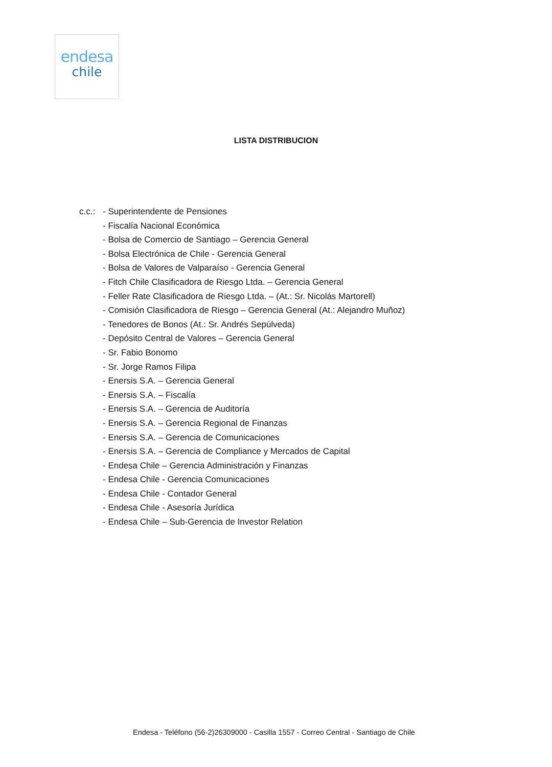endesa
chile
LISTA DISTRIBUCION
c.c.:
- Superintendente de Pensiones
- Fiscalía Nacional Económica
- Bolsa de Comercio de Santiago – Gerencia General
- Bolsa Electrónica de Chile - Gerencia General
- Bolsa de Valores de Valparaíso - Gerencia General
- Fitch Chile Clasificadora de Riesgo Ltda. – Gerencia General
- Feller Rate Clasificadora de Riesgo Ltda. – (At.: Sr. Nicolás Martorell)
- Comisión Clasificadora de Riesgo – Gerencia General (At.: Alejandro Muñoz)
- Tenedores de Bonos (At.: Sr. Andrés Sepúlveda)
- Depósito Central de Valores – Gerencia General
- Sr. Fabio Bonomo
- Sr. Jorge Ramos Filipa
- Enersis S.A. – Gerencia General
- Enersis S.A. – Fiscalía
- Enersis S.A. – Gerencia de Auditoría
- Enersis S.A. – Gerencia Regional de Finanzas
- Enersis S.A. – Gerencia de Comunicaciones
- Enersis S.A. – Gerencia de Compliance y Mercados de Capital
- Endesa Chile – Gerencia Administración y Finanzas
- Endesa Chile - Gerencia Comunicaciones
- Endesa Chile - Contador General
- Endesa Chile - Asesoría Jurídica
- Endesa Chile – Sub-Gerencia de Investor Relation
Endesa - Teléfono (56-2)26309000 - Casilla 1557 - Correo Central - Santiago de Chile